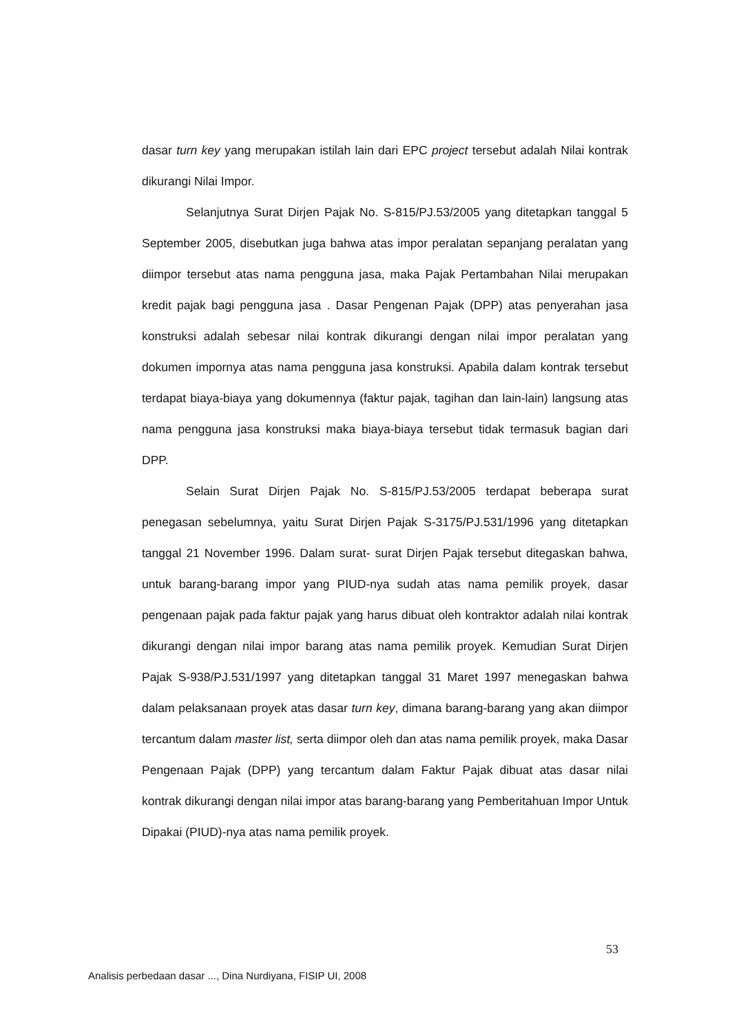dasar turn key yang merupakan istilah lain dari EPC project tersebut adalah Nilai kontrak dikurangi Nilai Impor.
Selanjutnya Surat Dirjen Pajak No. S-815/PJ.53/2005 yang ditetapkan tanggal 5 September 2005, disebutkan juga bahwa atas impor peralatan sepanjang peralatan yang diimpor tersebut atas nama pengguna jasa, maka Pajak Pertambahan Nilai merupakan kredit pajak bagi pengguna jasa . Dasar Pengenan Pajak (DPP) atas penyerahan jasa konstruksi adalah sebesar nilai kontrak dikurangi dengan nilai impor peralatan yang dokumen impornya atas nama pengguna jasa konstruksi. Apabila dalam kontrak tersebut terdapat biaya-biaya yang dokumennya (faktur pajak, tagihan dan lain-lain) langsung atas nama pengguna jasa konstruksi maka biaya-biaya tersebut tidak termasuk bagian dari DPP.
Selain Surat Dirjen Pajak No. S-815/PJ.53/2005 terdapat beberapa surat penegasan sebelumnya, yaitu Surat Dirjen Pajak S-3175/PJ.531/1996 yang ditetapkan tanggal 21 November 1996. Dalam surat- surat Dirjen Pajak tersebut ditegaskan bahwa, untuk barang-barang impor yang PIUD-nya sudah atas nama pemilik proyek, dasar pengenaan pajak pada faktur pajak yang harus dibuat oleh kontraktor adalah nilai kontrak dikurangi dengan nilai impor barang atas nama pemilik proyek. Kemudian Surat Dirjen Pajak S-938/PJ.531/1997 yang ditetapkan tanggal 31 Maret 1997 menegaskan bahwa dalam pelaksanaan proyek atas dasar turn key, dimana barang-barang yang akan diimpor tercantum dalam master list, serta diimpor oleh dan atas nama pemilik proyek, maka Dasar Pengenaan Pajak (DPP) yang tercantum dalam Faktur Pajak dibuat atas dasar nilai kontrak dikurangi dengan nilai impor atas barang-barang yang Pemberitahuan Impor Untuk Dipakai (PIUD)-nya atas nama pemilik proyek.
53
Analisis perbedaan dasar ..., Dina Nurdiyana, FISIP UI, 2008